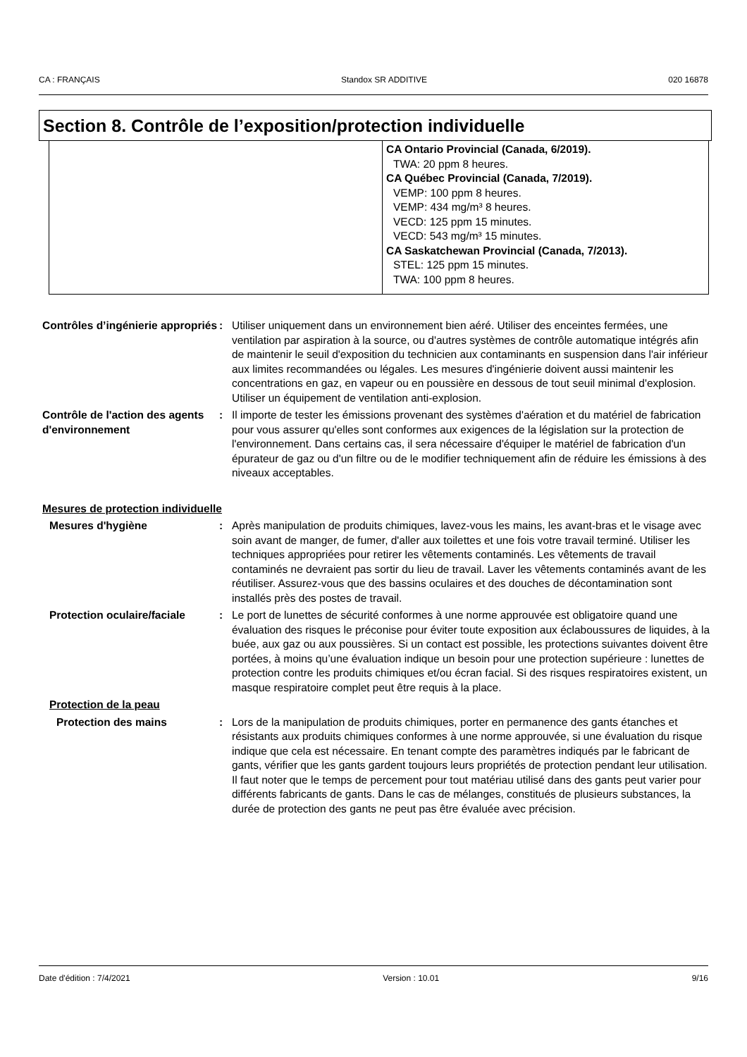CA : FRANÇAIS Standox SR ADDITIVE 020 16878
Section 8. Contrôle de l’exposition/protection individuelle
| | CA Ontario Provincial (Canada, 6/2019). TWA: 20 ppm 8 heures. CA Québec Provincial (Canada, 7/2019). VEMP: 100 ppm 8 heures. VEMP: 434 mg/m³ 8 heures. VECD: 125 ppm 15 minutes. VECD: 543 mg/m³ 15 minutes. CA Saskatchewan Provincial (Canada, 7/2013). STEL: 125 ppm 15 minutes. TWA: 100 ppm 8 heures. |
Contrôles d’ingénierie appropriés
: Utiliser uniquement dans un environnement bien aéré. Utiliser des enceintes fermées, une ventilation par aspiration à la source, ou d'autres systèmes de contrôle automatique intégrés afin de maintenir le seuil d'exposition du technicien aux contaminants en suspension dans l'air inférieur aux limites recommandées ou légales. Les mesures d'ingénierie doivent aussi maintenir les concentrations en gaz, en vapeur ou en poussière en dessous de tout seuil minimal d'explosion. Utiliser un équipement de ventilation anti-explosion.
Contrôle de l'action des agents d'environnement
: Il importe de tester les émissions provenant des systèmes d'aération et du matériel de fabrication pour vous assurer qu'elles sont conformes aux exigences de la législation sur la protection de l'environnement. Dans certains cas, il sera nécessaire d'équiper le matériel de fabrication d'un épurateur de gaz ou d'un filtre ou de le modifier techniquement afin de réduire les émissions à des niveaux acceptables.
Mesures de protection individuelle
Mesures d'hygiène : Après manipulation de produits chimiques, lavez-vous les mains, les avant-bras et le visage avec soin avant de manger, de fumer, d'aller aux toilettes et une fois votre travail terminé. Utiliser les techniques appropriées pour retirer les vêtements contaminés. Les vêtements de travail contaminés ne devraient pas sortir du lieu de travail. Laver les vêtements contaminés avant de les réutiliser. Assurez-vous que des bassins oculaires et des douches de décontamination sont installés près des postes de travail.
Protection oculaire/faciale
: Le port de lunettes de sécurité conformes à une norme approuvée est obligatoire quand une évaluation des risques le préconise pour éviter toute exposition aux éclaboussures de liquides, à la buée, aux gaz ou aux poussières. Si un contact est possible, les protections suivantes doivent être portées, à moins qu’une évaluation indique un besoin pour une protection supérieure : lunettes de protection contre les produits chimiques et/ou écran facial. Si des risques respiratoires existent, un masque respiratoire complet peut être requis à la place.
Protection de la peau
Protection des mains : Lors de la manipulation de produits chimiques, porter en permanence des gants étanches et résistants aux produits chimiques conformes à une norme approuvée, si une évaluation du risque indique que cela est nécessaire. En tenant compte des paramètres indiqués par le fabricant de gants, vérifier que les gants gardent toujours leurs propriétés de protection pendant leur utilisation. Il faut noter que le temps de percement pour tout matériau utilisé dans des gants peut varier pour différents fabricants de gants. Dans le cas de mélanges, constitués de plusieurs substances, la durée de protection des gants ne peut pas être évaluée avec précision.
Date d'édition : 7/4/2021 Version : 10.01 9/16